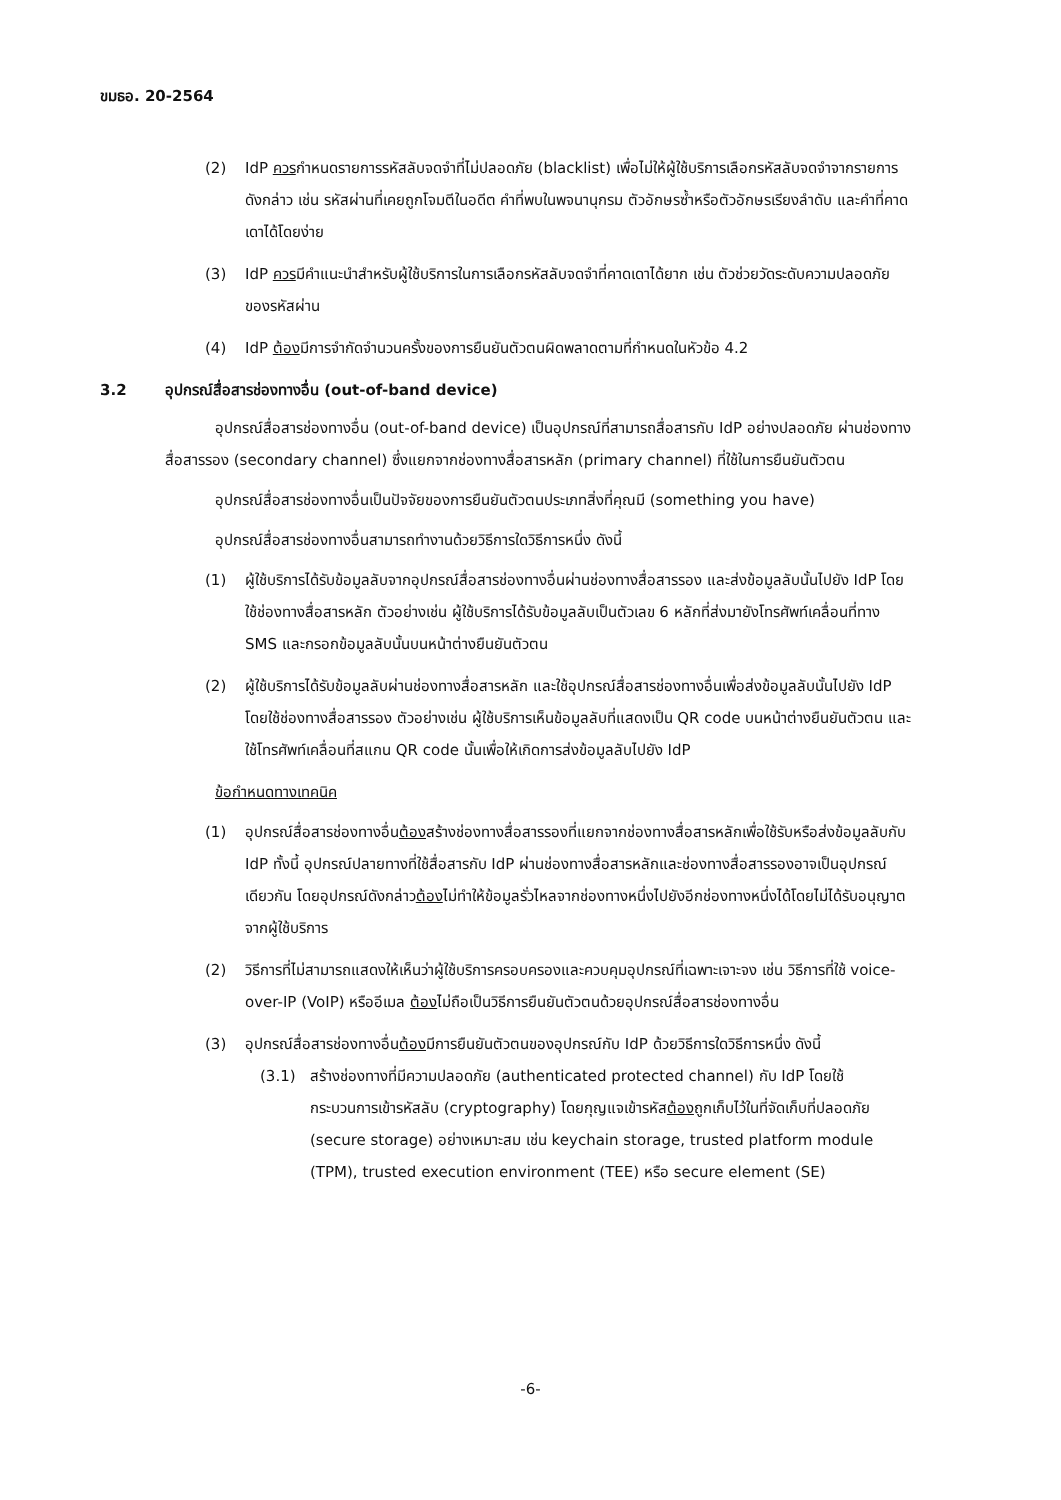ขมธอ. 20-2564
(2) IdP ควรกำหนดรายการรหัสลับจดจำที่ไม่ปลอดภัย (blacklist) เพื่อไม่ให้ผู้ใช้บริการเลือกรหัสลับจดจำจากรายการดังกล่าว เช่น รหัสผ่านที่เคยถูกโจมตีในอดีต คำที่พบในพจนานุกรม ตัวอักษรซ้ำหรือตัวอักษรเรียงลำดับ และคำที่คาดเดาได้โดยง่าย
(3) IdP ควรมีคำแนะนำสำหรับผู้ใช้บริการในการเลือกรหัสลับจดจำที่คาดเดาได้ยาก เช่น ตัวช่วยวัดระดับความปลอดภัยของรหัสผ่าน
(4) IdP ต้องมีการจำกัดจำนวนครั้งของการยืนยันตัวตนผิดพลาดตามที่กำหนดในหัวข้อ 4.2
3.2 อุปกรณ์สื่อสารช่องทางอื่น (out-of-band device)
อุปกรณ์สื่อสารช่องทางอื่น (out-of-band device) เป็นอุปกรณ์ที่สามารถสื่อสารกับ IdP อย่างปลอดภัย ผ่านช่องทางสื่อสารรอง (secondary channel) ซึ่งแยกจากช่องทางสื่อสารหลัก (primary channel) ที่ใช้ในการยืนยันตัวตน
อุปกรณ์สื่อสารช่องทางอื่นเป็นปัจจัยของการยืนยันตัวตนประเภทสิ่งที่คุณมี (something you have)
อุปกรณ์สื่อสารช่องทางอื่นสามารถทำงานด้วยวิธีการใดวิธีการหนึ่ง ดังนี้
(1) ผู้ใช้บริการได้รับข้อมูลลับจากอุปกรณ์สื่อสารช่องทางอื่นผ่านช่องทางสื่อสารรอง และส่งข้อมูลลับนั้นไปยัง IdP โดยใช้ช่องทางสื่อสารหลัก ตัวอย่างเช่น ผู้ใช้บริการได้รับข้อมูลลับเป็นตัวเลข 6 หลักที่ส่งมายังโทรศัพท์เคลื่อนที่ทาง SMS และกรอกข้อมูลลับนั้นบนหน้าต่างยืนยันตัวตน
(2) ผู้ใช้บริการได้รับข้อมูลลับผ่านช่องทางสื่อสารหลัก และใช้อุปกรณ์สื่อสารช่องทางอื่นเพื่อส่งข้อมูลลับนั้นไปยัง IdP โดยใช้ช่องทางสื่อสารรอง ตัวอย่างเช่น ผู้ใช้บริการเห็นข้อมูลลับที่แสดงเป็น QR code บนหน้าต่างยืนยันตัวตน และใช้โทรศัพท์เคลื่อนที่สแกน QR code นั้นเพื่อให้เกิดการส่งข้อมูลลับไปยัง IdP
ข้อกำหนดทางเทคนิค
(1) อุปกรณ์สื่อสารช่องทางอื่นต้องสร้างช่องทางสื่อสารรองที่แยกจากช่องทางสื่อสารหลักเพื่อใช้รับหรือส่งข้อมูลลับกับ IdP ทั้งนี้ อุปกรณ์ปลายทางที่ใช้สื่อสารกับ IdP ผ่านช่องทางสื่อสารหลักและช่องทางสื่อสารรองอาจเป็นอุปกรณ์เดียวกัน โดยอุปกรณ์ดังกล่าวต้องไม่ทำให้ข้อมูลรั่วไหลจากช่องทางหนึ่งไปยังอีกช่องทางหนึ่งได้โดยไม่ได้รับอนุญาตจากผู้ใช้บริการ
(2) วิธีการที่ไม่สามารถแสดงให้เห็นว่าผู้ใช้บริการครอบครองและควบคุมอุปกรณ์ที่เฉพาะเจาะจง เช่น วิธีการที่ใช้ voice-over-IP (VoIP) หรืออีเมล ต้องไม่ถือเป็นวิธีการยืนยันตัวตนด้วยอุปกรณ์สื่อสารช่องทางอื่น
(3) อุปกรณ์สื่อสารช่องทางอื่นต้องมีการยืนยันตัวตนของอุปกรณ์กับ IdP ด้วยวิธีการใดวิธีการหนึ่ง ดังนี้
(3.1) สร้างช่องทางที่มีความปลอดภัย (authenticated protected channel) กับ IdP โดยใช้กระบวนการเข้ารหัสลับ (cryptography) โดยกุญแจเข้ารหัสต้องถูกเก็บไว้ในที่จัดเก็บที่ปลอดภัย (secure storage) อย่างเหมาะสม เช่น keychain storage, trusted platform module (TPM), trusted execution environment (TEE) หรือ secure element (SE)
-6-